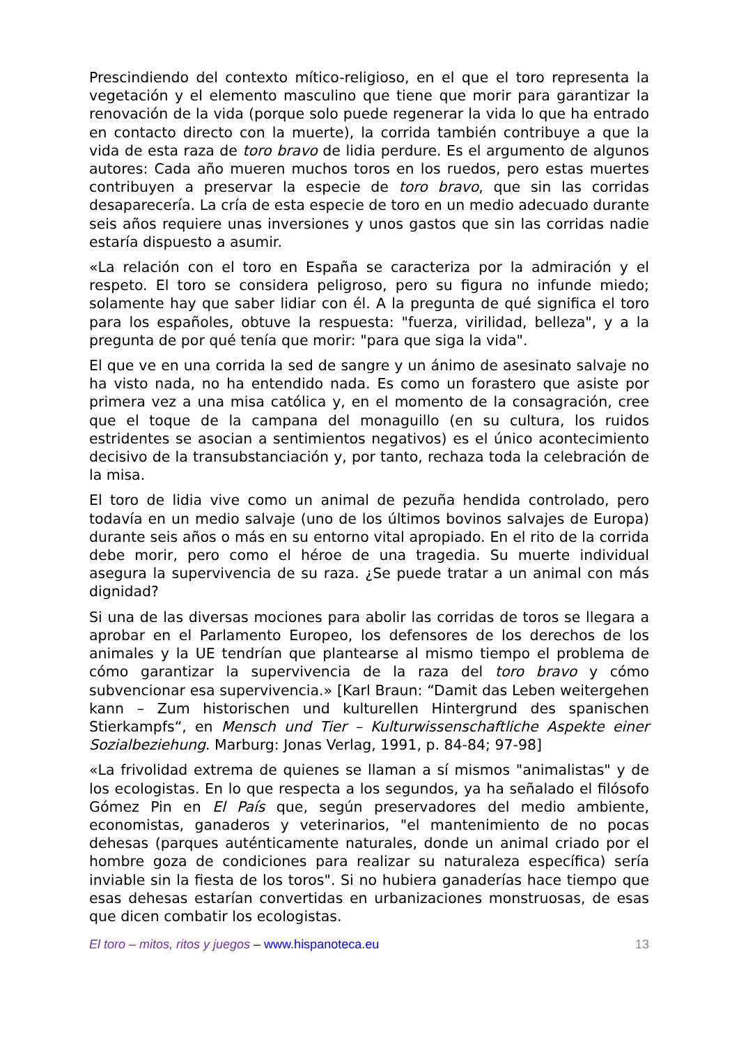Prescindiendo del contexto mítico-religioso, en el que el toro representa la vegetación y el elemento masculino que tiene que morir para garantizar la renovación de la vida (porque solo puede regenerar la vida lo que ha entrado en contacto directo con la muerte), la corrida también contribuye a que la vida de esta raza de toro bravo de lidia perdure. Es el argumento de algunos autores: Cada año mueren muchos toros en los ruedos, pero estas muertes contribuyen a preservar la especie de toro bravo, que sin las corridas desaparecería. La cría de esta especie de toro en un medio adecuado durante seis años requiere unas inversiones y unos gastos que sin las corridas nadie estaría dispuesto a asumir.
«La relación con el toro en España se caracteriza por la admiración y el respeto. El toro se considera peligroso, pero su figura no infunde miedo; solamente hay que saber lidiar con él. A la pregunta de qué significa el toro para los españoles, obtuve la respuesta: "fuerza, virilidad, belleza", y a la pregunta de por qué tenía que morir: "para que siga la vida".
El que ve en una corrida la sed de sangre y un ánimo de asesinato salvaje no ha visto nada, no ha entendido nada. Es como un forastero que asiste por primera vez a una misa católica y, en el momento de la consagración, cree que el toque de la campana del monaguillo (en su cultura, los ruidos estridentes se asocian a sentimientos negativos) es el único acontecimiento decisivo de la transubstanciación y, por tanto, rechaza toda la celebración de la misa.
El toro de lidia vive como un animal de pezuña hendida controlado, pero todavía en un medio salvaje (uno de los últimos bovinos salvajes de Europa) durante seis años o más en su entorno vital apropiado. En el rito de la corrida debe morir, pero como el héroe de una tragedia. Su muerte individual asegura la supervivencia de su raza. ¿Se puede tratar a un animal con más dignidad?
Si una de las diversas mociones para abolir las corridas de toros se llegara a aprobar en el Parlamento Europeo, los defensores de los derechos de los animales y la UE tendrían que plantearse al mismo tiempo el problema de cómo garantizar la supervivencia de la raza del toro bravo y cómo subvencionar esa supervivencia.» [Karl Braun: “Damit das Leben weitergehen kann – Zum historischen und kulturellen Hintergrund des spanischen Stierkampfs“, en Mensch und Tier – Kulturwissenschaftliche Aspekte einer Sozialbeziehung. Marburg: Jonas Verlag, 1991, p. 84-84; 97-98]
«La frivolidad extrema de quienes se llaman a sí mismos "animalistas" y de los ecologistas. En lo que respecta a los segundos, ya ha señalado el filósofo Gómez Pin en El País que, según preservadores del medio ambiente, economistas, ganaderos y veterinarios, "el mantenimiento de no pocas dehesas (parques auténticamente naturales, donde un animal criado por el hombre goza de condiciones para realizar su naturaleza específica) sería inviable sin la fiesta de los toros". Si no hubiera ganaderías hace tiempo que esas dehesas estarían convertidas en urbanizaciones monstruosas, de esas que dicen combatir los ecologistas.
El toro – mitos, ritos y juegos – www.hispanoteca.eu 13